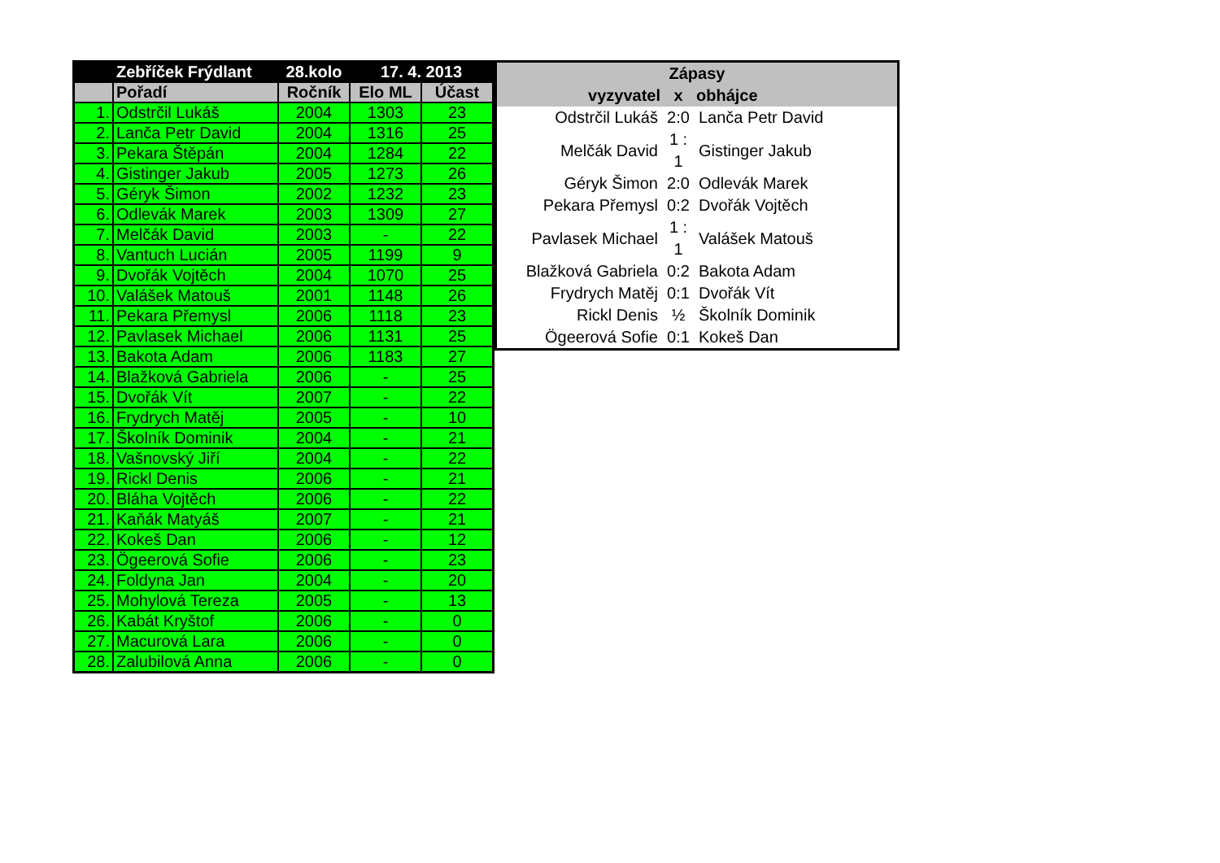| | Zebříček Frýdlant | 28.kolo | 17. 4. 2013 | |
| --- | --- | --- | --- | --- |
| | Pořadí | Ročník | Elo ML | Účast |
| 1. | Odstrčil Lukáš | 2004 | 1303 | 23 |
| 2. | Lanča Petr David | 2004 | 1316 | 25 |
| 3. | Pekara Štěpán | 2004 | 1284 | 22 |
| 4. | Gistinger Jakub | 2005 | 1273 | 26 |
| 5. | Géryk Šimon | 2002 | 1232 | 23 |
| 6. | Odlevák Marek | 2003 | 1309 | 27 |
| 7. | Melčák David | 2003 | - | 22 |
| 8. | Vantuch Lucián | 2005 | 1199 | 9 |
| 9. | Dvořák Vojtěch | 2004 | 1070 | 25 |
| 10. | Valášek Matouš | 2001 | 1148 | 26 |
| 11. | Pekara Přemysl | 2006 | 1118 | 23 |
| 12. | Pavlasek Michael | 2006 | 1131 | 25 |
| 13. | Bakota Adam | 2006 | 1183 | 27 |
| 14. | Blažková Gabriela | 2006 | - | 25 |
| 15. | Dvořák Vít | 2007 | - | 22 |
| 16. | Frydrych Matěj | 2005 | - | 10 |
| 17. | Školník Dominik | 2004 | - | 21 |
| 18. | Vašnovský Jiří | 2004 | - | 22 |
| 19. | Rickl Denis | 2006 | - | 21 |
| 20. | Bláha Vojtěch | 2006 | - | 22 |
| 21. | Kaňák Matyáš | 2007 | - | 21 |
| 22. | Kokeš Dan | 2006 | - | 12 |
| 23. | Ögeerová Sofie | 2006 | - | 23 |
| 24. | Foldyna Jan | 2004 | - | 20 |
| 25. | Mohylová Tereza | 2005 | - | 13 |
| 26. | Kabát Kryštof | 2006 | - | 0 |
| 27. | Macurová Lara | 2006 | - | 0 |
| 28. | Zalubilová Anna | 2006 | - | 0 |
| Zápasy | | |
| --- | --- | --- |
| vyzyvatel | x | obhájce |
| Odstrčil Lukáš | 2:0 | Lanča Petr David |
| Melčák David | 1 : 1 | Gistinger Jakub |
| Géryk Šimon | 2:0 | Odlevák Marek |
| Pekara Přemysl | 0:2 | Dvořák Vojtěch |
| Pavlasek Michael | 1 : 1 | Valášek Matouš |
| Blažková Gabriela | 0:2 | Bakota Adam |
| Frydrych Matěj | 0:1 | Dvořák Vít |
| Rickl Denis | ½ | Školník Dominik |
| Ögeerová Sofie | 0:1 | Kokeš Dan |